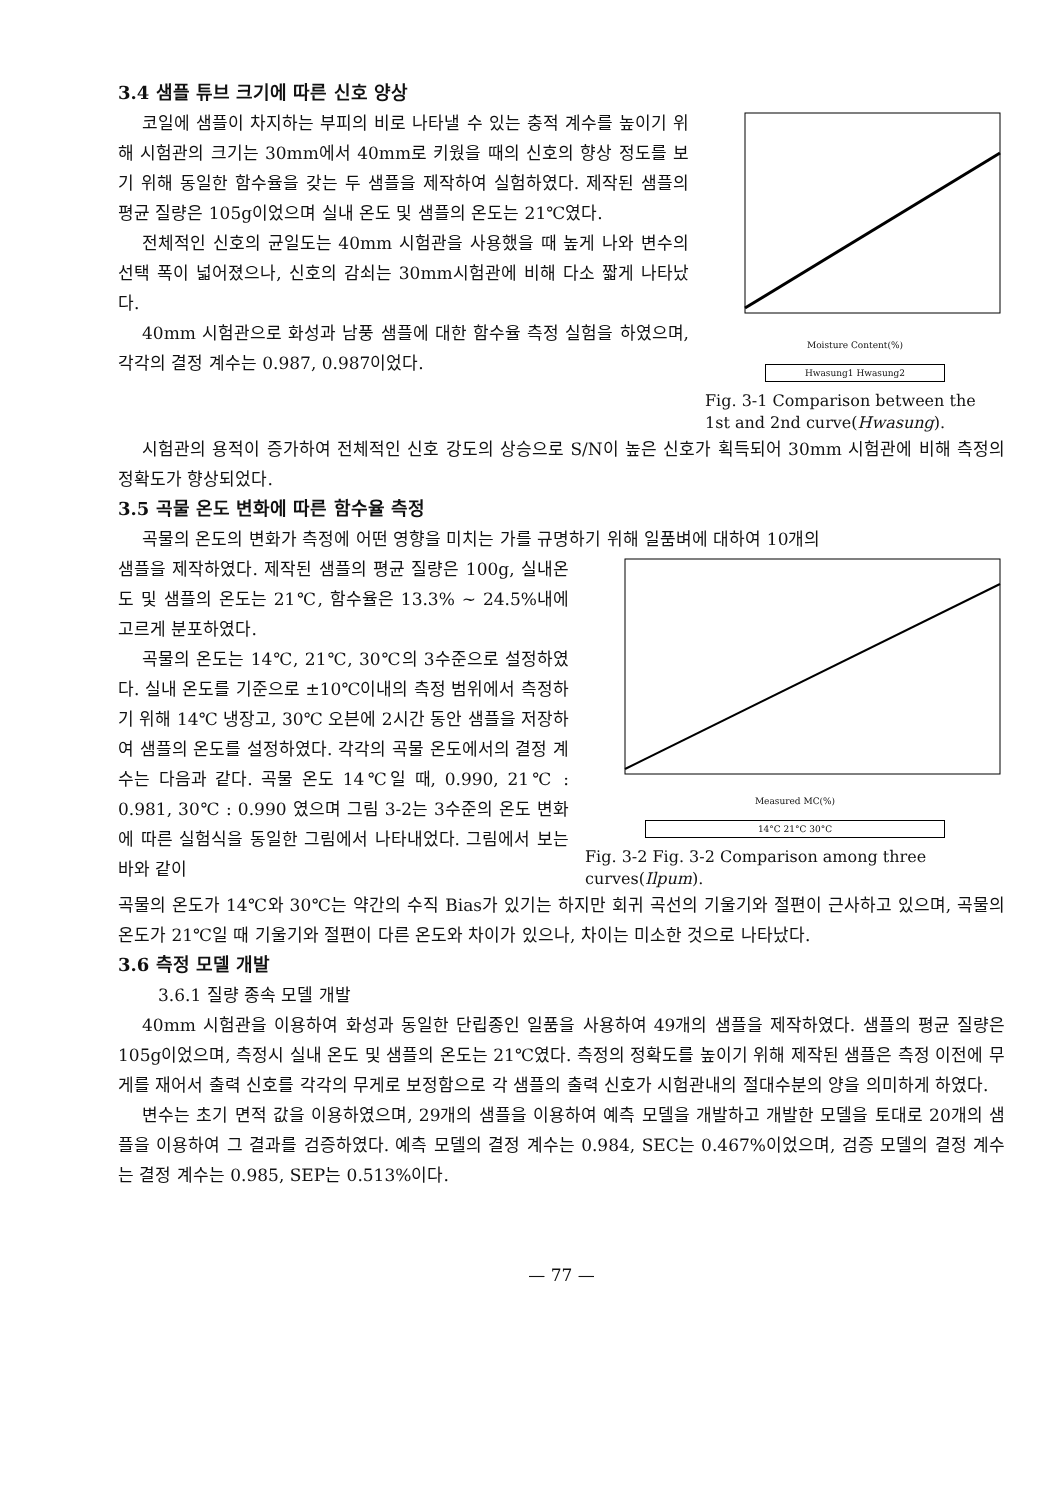3.4 샘플 튜브 크기에 따른 신호 양상
코일에 샘플이 차지하는 부피의 비로 나타낼 수 있는 충적 계수를 높이기 위해 시험관의 크기는 30mm에서 40mm로 키웠을 때의 신호의 향상 정도를 보기 위해 동일한 함수율을 갖는 두 샘플을 제작하여 실험하였다. 제작된 샘플의 평균 질량은 105g이었으며 실내 온도 및 샘플의 온도는 21℃였다.
전체적인 신호의 균일도는 40mm 시험관을 사용했을 때 높게 나와 변수의 선택 폭이 넓어졌으나, 신호의 감쇠는 30mm시험관에 비해 다소 짧게 나타났다.
40mm 시험관으로 화성과 남풍 샘플에 대한 함수율 측정 실험을 하였으며, 각각의 결정 계수는 0.987, 0.987이었다.
Moisture Content(%)
Hwasung1 Hwasung2
Fig. 3-1 Comparison between the 1st and 2nd curve(Hwasung).
시험관의 용적이 증가하여 전체적인 신호 강도의 상승으로 S/N이 높은 신호가 획득되어 30mm 시험관에 비해 측정의 정확도가 향상되었다.
3.5 곡물 온도 변화에 따른 함수율 측정
곡물의 온도의 변화가 측정에 어떤 영향을 미치는 가를 규명하기 위해 일품벼에 대하여 10개의
샘플을 제작하였다. 제작된 샘플의 평균 질량은 100g, 실내온도 및 샘플의 온도는 21℃, 함수율은 13.3% ~ 24.5%내에 고르게 분포하였다.
곡물의 온도는 14℃, 21℃, 30℃의 3수준으로 설정하였다. 실내 온도를 기준으로 ±10℃이내의 측정 범위에서 측정하기 위해 14℃ 냉장고, 30℃ 오븐에 2시간 동안 샘플을 저장하여 샘플의 온도를 설정하였다. 각각의 곡물 온도에서의 결정 계수는 다음과 같다. 곡물 온도 14℃일 때, 0.990, 21℃ : 0.981, 30℃ : 0.990 였으며 그림 3-2는 3수준의 온도 변화에 따른 실험식을 동일한 그림에서 나타내었다. 그림에서 보는 바와 같이
Measured MC(%)
14°C 21°C 30°C
Fig. 3-2 Fig. 3-2 Comparison among three curves(Ilpum).
곡물의 온도가 14℃와 30℃는 약간의 수직 Bias가 있기는 하지만 회귀 곡선의 기울기와 절편이 근사하고 있으며, 곡물의 온도가 21℃일 때 기울기와 절편이 다른 온도와 차이가 있으나, 차이는 미소한 것으로 나타났다.
3.6 측정 모델 개발
3.6.1 질량 종속 모델 개발
40mm 시험관을 이용하여 화성과 동일한 단립종인 일품을 사용하여 49개의 샘플을 제작하였다. 샘플의 평균 질량은 105g이었으며, 측정시 실내 온도 및 샘플의 온도는 21℃였다. 측정의 정확도를 높이기 위해 제작된 샘플은 측정 이전에 무게를 재어서 출력 신호를 각각의 무게로 보정함으로 각 샘플의 출력 신호가 시험관내의 절대수분의 양을 의미하게 하였다.
변수는 초기 면적 값을 이용하였으며, 29개의 샘플을 이용하여 예측 모델을 개발하고 개발한 모델을 토대로 20개의 샘플을 이용하여 그 결과를 검증하였다. 예측 모델의 결정 계수는 0.984, SEC는 0.467%이었으며, 검증 모델의 결정 계수는 결정 계수는 0.985, SEP는 0.513%이다.
— 77 —